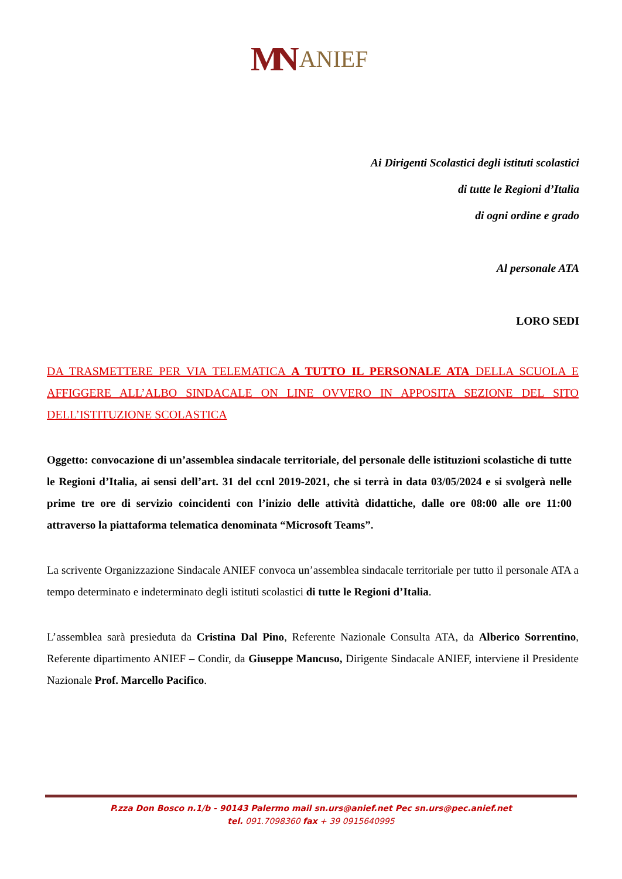MN ANIEF
Ai Dirigenti Scolastici degli istituti scolastici
di tutte le Regioni d’Italia
di ogni ordine e grado
Al personale ATA
LORO SEDI
DA TRASMETTERE PER VIA TELEMATICA A TUTTO IL PERSONALE ATA DELLA SCUOLA E AFFIGGERE ALL’ALBO SINDACALE ON LINE OVVERO IN APPOSITA SEZIONE DEL SITO DELL’ISTITUZIONE SCOLASTICA
Oggetto: convocazione di un’assemblea sindacale territoriale, del personale delle istituzioni scolastiche di tutte le Regioni d’Italia, ai sensi dell’art. 31 del ccnl 2019-2021, che si terrà in data 03/05/2024 e si svolgerà nelle prime tre ore di servizio coincidenti con l’inizio delle attività didattiche, dalle ore 08:00 alle ore 11:00 attraverso la piattaforma telematica denominata “Microsoft Teams”.
La scrivente Organizzazione Sindacale ANIEF convoca un’assemblea sindacale territoriale per tutto il personale ATA a tempo determinato e indeterminato degli istituti scolastici di tutte le Regioni d’Italia.
L’assemblea sarà presieduta da Cristina Dal Pino, Referente Nazionale Consulta ATA, da Alberico Sorrentino, Referente dipartimento ANIEF – Condir, da Giuseppe Mancuso, Dirigente Sindacale ANIEF, interviene il Presidente Nazionale Prof. Marcello Pacifico.
P.zza Don Bosco n.1/b - 90143 Palermo mail sn.urs@anief.net Pec sn.urs@pec.anief.net
tel. 091.7098360 fax + 39 0915640995